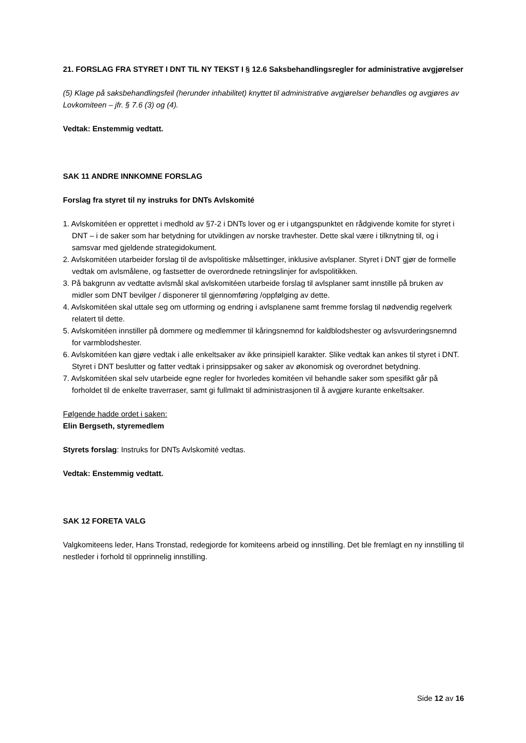21. FORSLAG FRA STYRET I DNT TIL NY TEKST I § 12.6 Saksbehandlingsregler for administrative avgjørelser
(5) Klage på saksbehandlingsfeil (herunder inhabilitet) knyttet til administrative avgjørelser behandles og avgjøres av Lovkomiteen – jfr. § 7.6 (3) og (4).
Vedtak: Enstemmig vedtatt.
SAK 11 ANDRE INNKOMNE FORSLAG
Forslag fra styret til ny instruks for DNTs Avlskomité
1. Avlskomitéen er opprettet i medhold av §7-2 i DNTs lover og er i utgangspunktet en rådgivende komite for styret i DNT – i de saker som har betydning for utviklingen av norske travhester. Dette skal være i tilknytning til, og i samsvar med gjeldende strategidokument.
2. Avlskomitéen utarbeider forslag til de avlspolitiske målsettinger, inklusive avlsplaner. Styret i DNT gjør de formelle vedtak om avlsmålene, og fastsetter de overordnede retningslinjer for avlspolitikken.
3. På bakgrunn av vedtatte avlsmål skal avlskomitéen utarbeide forslag til avlsplaner samt innstille på bruken av midler som DNT bevilger / disponerer til gjennomføring /oppfølging av dette.
4. Avlskomitéen skal uttale seg om utforming og endring i avlsplanene samt fremme forslag til nødvendig regelverk relatert til dette.
5. Avlskomitéen innstiller på dommere og medlemmer til kåringsnemnd for kaldblodshester og avlsvurderingsnemnd for varmblodshester.
6. Avlskomitéen kan gjøre vedtak i alle enkeltsaker av ikke prinsipiell karakter. Slike vedtak kan ankes til styret i DNT. Styret i DNT beslutter og fatter vedtak i prinsippsaker og saker av økonomisk og overordnet betydning.
7. Avlskomitéen skal selv utarbeide egne regler for hvorledes komitéen vil behandle saker som spesifikt går på forholdet til de enkelte traverraser, samt gi fullmakt til administrasjonen til å avgjøre kurante enkeltsaker.
Følgende hadde ordet i saken:
Elin Bergseth, styremedlem
Styrets forslag: Instruks for DNTs Avlskomité vedtas.
Vedtak: Enstemmig vedtatt.
SAK 12 FORETA VALG
Valgkomiteens leder, Hans Tronstad, redegjorde for komiteens arbeid og innstilling. Det ble fremlagt en ny innstilling til nestleder i forhold til opprinnelig innstilling.
Side 12 av 16